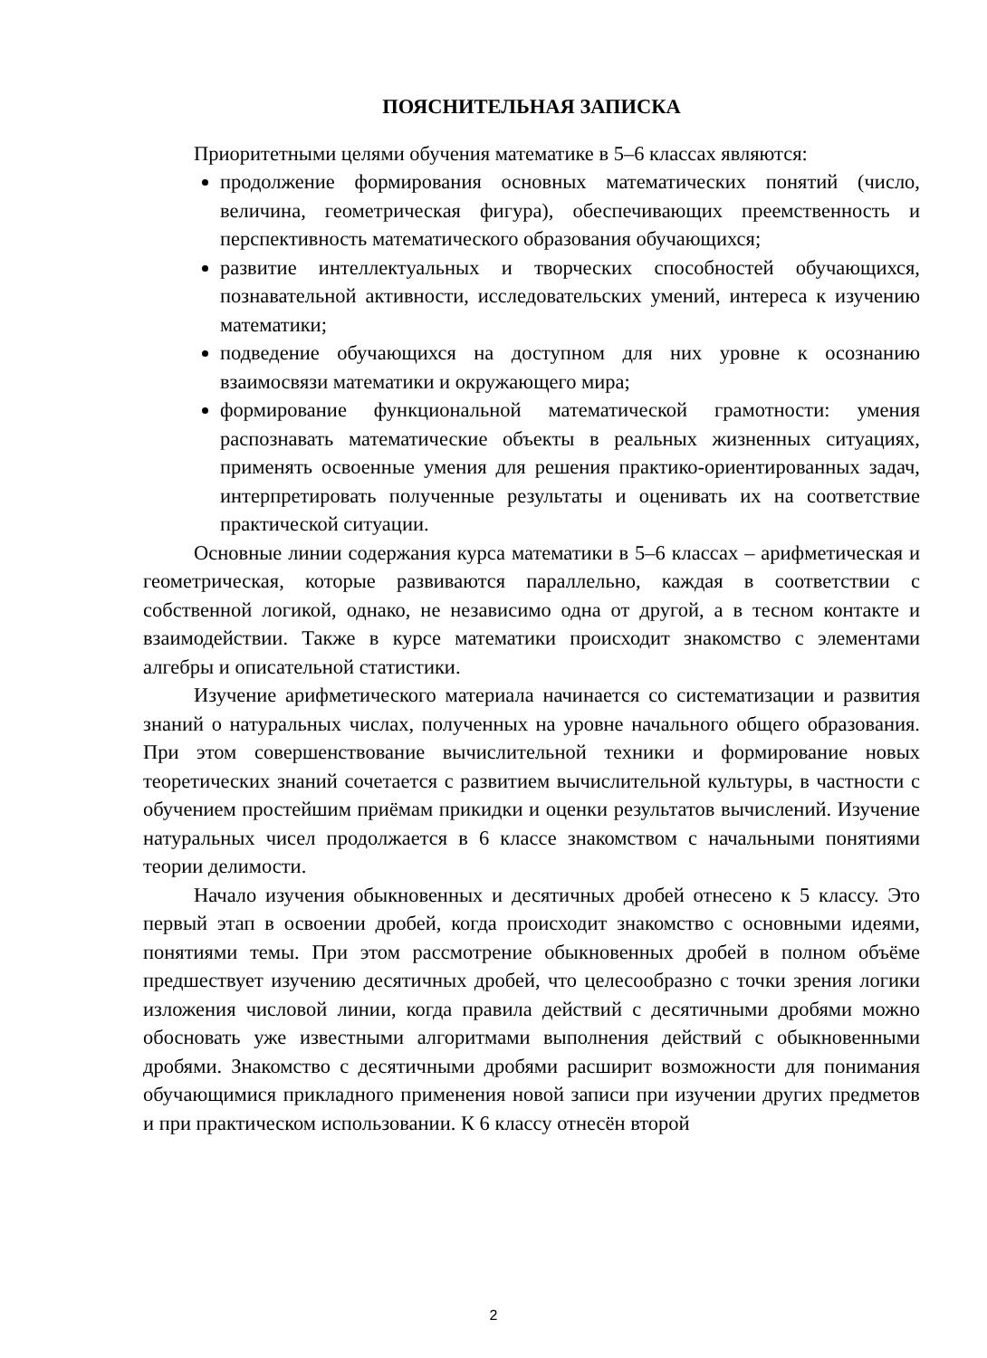ПОЯСНИТЕЛЬНАЯ ЗАПИСКА
Приоритетными целями обучения математике в 5–6 классах являются:
продолжение формирования основных математических понятий (число, величина, геометрическая фигура), обеспечивающих преемственность и перспективность математического образования обучающихся;
развитие интеллектуальных и творческих способностей обучающихся, познавательной активности, исследовательских умений, интереса к изучению математики;
подведение обучающихся на доступном для них уровне к осознанию взаимосвязи математики и окружающего мира;
формирование функциональной математической грамотности: умения распознавать математические объекты в реальных жизненных ситуациях, применять освоенные умения для решения практико-ориентированных задач, интерпретировать полученные результаты и оценивать их на соответствие практической ситуации.
Основные линии содержания курса математики в 5–6 классах – арифметическая и геометрическая, которые развиваются параллельно, каждая в соответствии с собственной логикой, однако, не независимо одна от другой, а в тесном контакте и взаимодействии. Также в курсе математики происходит знакомство с элементами алгебры и описательной статистики.
Изучение арифметического материала начинается со систематизации и развития знаний о натуральных числах, полученных на уровне начального общего образования. При этом совершенствование вычислительной техники и формирование новых теоретических знаний сочетается с развитием вычислительной культуры, в частности с обучением простейшим приёмам прикидки и оценки результатов вычислений. Изучение натуральных чисел продолжается в 6 классе знакомством с начальными понятиями теории делимости.
Начало изучения обыкновенных и десятичных дробей отнесено к 5 классу. Это первый этап в освоении дробей, когда происходит знакомство с основными идеями, понятиями темы. При этом рассмотрение обыкновенных дробей в полном объёме предшествует изучению десятичных дробей, что целесообразно с точки зрения логики изложения числовой линии, когда правила действий с десятичными дробями можно обосновать уже известными алгоритмами выполнения действий с обыкновенными дробями. Знакомство с десятичными дробями расширит возможности для понимания обучающимися прикладного применения новой записи при изучении других предметов и при практическом использовании. К 6 классу отнесён второй
2